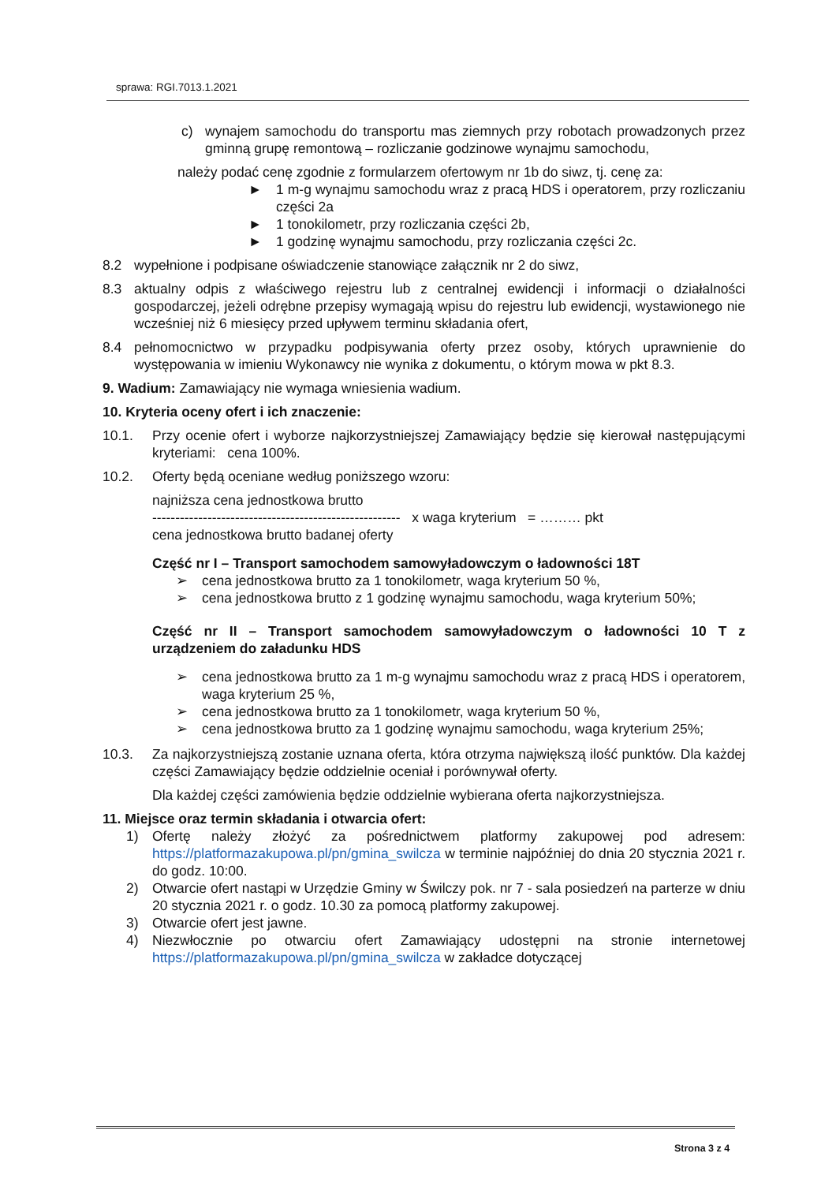sprawa: RGI.7013.1.2021
c) wynajem samochodu do transportu mas ziemnych przy robotach prowadzonych przez gminną grupę remontową – rozliczanie godzinowe wynajmu samochodu,
należy podać cenę zgodnie z formularzem ofertowym nr 1b do siwz, tj. cenę za:
► 1 m-g wynajmu samochodu wraz z pracą HDS i operatorem, przy rozliczaniu części 2a
► 1 tonokilometr, przy rozliczania części 2b,
► 1 godzinę wynajmu samochodu, przy rozliczania części 2c.
8.2 wypełnione i podpisane oświadczenie stanowiące załącznik nr 2 do siwz,
8.3 aktualny odpis z właściwego rejestru lub z centralnej ewidencji i informacji o działalności gospodarczej, jeżeli odrębne przepisy wymagają wpisu do rejestru lub ewidencji, wystawionego nie wcześniej niż 6 miesięcy przed upływem terminu składania ofert,
8.4 pełnomocnictwo w przypadku podpisywania oferty przez osoby, których uprawnienie do występowania w imieniu Wykonawcy nie wynika z dokumentu, o którym mowa w pkt 8.3.
9. Wadium: Zamawiający nie wymaga wniesienia wadium.
10. Kryteria oceny ofert i ich znaczenie:
10.1. Przy ocenie ofert i wyborze najkorzystniejszej Zamawiający będzie się kierował następującymi kryteriami: cena 100%.
10.2. Oferty będą oceniane według poniższego wzoru:
najniższa cena jednostkowa brutto
------------------------------------------------------ x waga kryterium = ……… pkt
cena jednostkowa brutto badanej oferty
Część nr I – Transport samochodem samowyładowczym o ładowności 18T
➢ cena jednostkowa brutto za 1 tonokilometr, waga kryterium 50 %,
➢ cena jednostkowa brutto z 1 godzinę wynajmu samochodu, waga kryterium 50%;
Część nr II – Transport samochodem samowyładowczym o ładowności 10 T z urządzeniem do załadunku HDS
➢ cena jednostkowa brutto za 1 m-g wynajmu samochodu wraz z pracą HDS i operatorem, waga kryterium 25 %,
➢ cena jednostkowa brutto za 1 tonokilometr, waga kryterium 50 %,
➢ cena jednostkowa brutto za 1 godzinę wynajmu samochodu, waga kryterium 25%;
10.3. Za najkorzystniejszą zostanie uznana oferta, która otrzyma największą ilość punktów. Dla każdej części Zamawiający będzie oddzielnie oceniał i porównywał oferty.
Dla każdej części zamówienia będzie oddzielnie wybierana oferta najkorzystniejsza.
11. Miejsce oraz termin składania i otwarcia ofert:
1) Ofertę należy złożyć za pośrednictwem platformy zakupowej pod adresem: https://platformazakupowa.pl/pn/gmina_swilcza w terminie najpóźniej do dnia 20 stycznia 2021 r. do godz. 10:00.
2) Otwarcie ofert nastąpi w Urzędzie Gminy w Świlczy pok. nr 7 - sala posiedzeń na parterze w dniu 20 stycznia 2021 r. o godz. 10.30 za pomocą platformy zakupowej.
3) Otwarcie ofert jest jawne.
4) Niezwłocznie po otwarciu ofert Zamawiający udostępni na stronie internetowej https://platformazakupowa.pl/pn/gmina_swilcza w zakładce dotyczącej
Strona 3 z 4